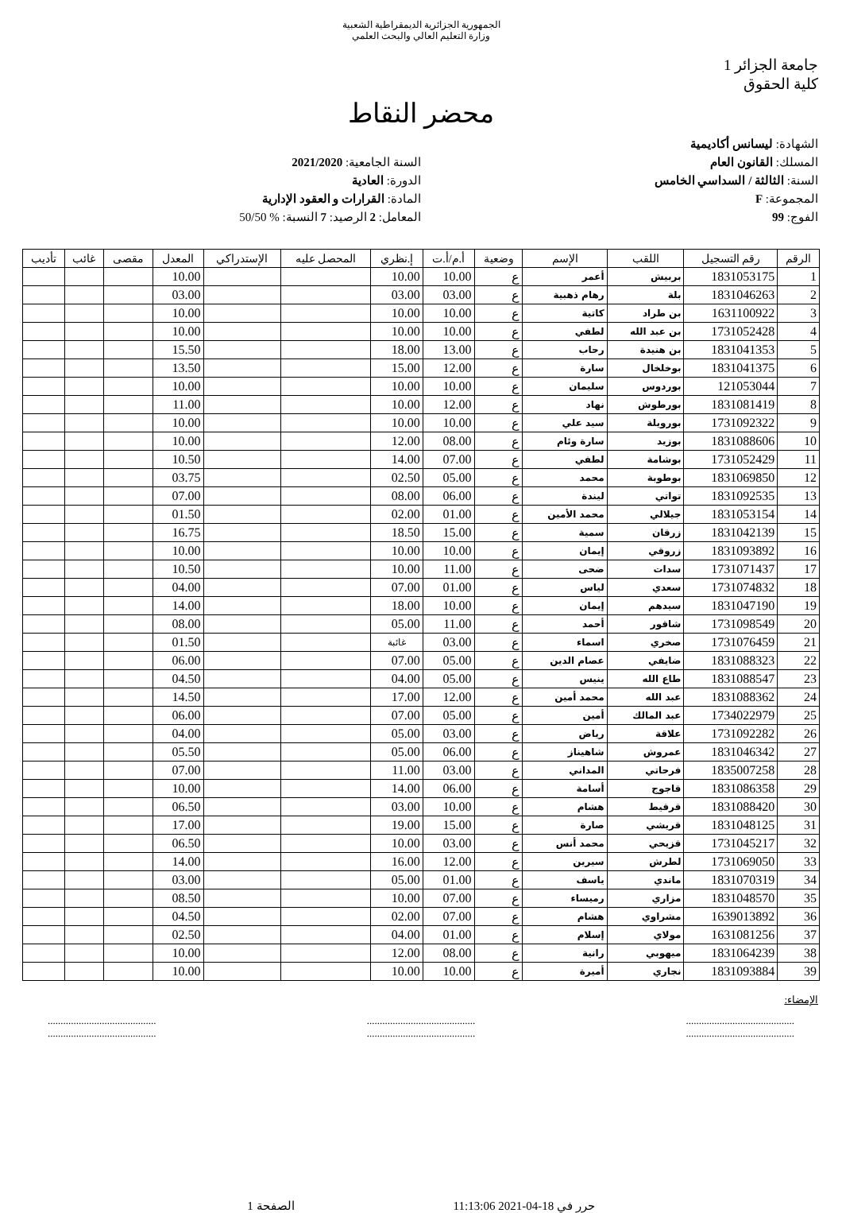الجمهورية الجزائرية الديمقراطية الشعبية
وزارة التعليم العالي والبحث العلمي
جامعة الجزائر 1
كلية الحقوق
محضر النقاط
الشهادة: ليسانس أكاديمية
المسلك: القانون العام
السنة: الثالثة / السداسي الخامس
المجموعة: F
الفوج: 99
السنة الجامعية: 2021/2020
الدورة: العادية
المادة: القرارات و العقود الإدارية
المعامل: 2 الرصيد: 7 النسبة: % 50/50
| الرقم | رقم التسجيل | اللقب | الإسم | وضعية | أ.م/أ.ت | إ.نظري | المحصل عليه | الإستدراكي | المعدل | مقصى | غائب | تأديب |
| --- | --- | --- | --- | --- | --- | --- | --- | --- | --- | --- | --- | --- |
| 1 | 1831053175 | بربيش | أعمر | ع | 10.00 | 10.00 | | | 10.00 | | | |
| 2 | 1831046263 | بلة | رهام ذهبية | ع | 03.00 | 03.00 | | | 03.00 | | | |
| 3 | 1631100922 | بن طراد | كاتية | ع | 10.00 | 10.00 | | | 10.00 | | | |
| 4 | 1731052428 | بن عبد الله | لطفي | ع | 10.00 | 10.00 | | | 10.00 | | | |
| 5 | 1831041353 | بن هنيدة | رحاب | ع | 13.00 | 18.00 | | | 15.50 | | | |
| 6 | 1831041375 | بوخلخال | سارة | ع | 12.00 | 15.00 | | | 13.50 | | | |
| 7 | 121053044 | بوردوس | سليمان | ع | 10.00 | 10.00 | | | 10.00 | | | |
| 8 | 1831081419 | بورطوش | نهاد | ع | 12.00 | 10.00 | | | 11.00 | | | |
| 9 | 1731092322 | بورويلة | سيد علي | ع | 10.00 | 10.00 | | | 10.00 | | | |
| 10 | 1831088606 | بوزيد | سارة وئام | ع | 08.00 | 12.00 | | | 10.00 | | | |
| 11 | 1731052429 | بوشامة | لطفي | ع | 07.00 | 14.00 | | | 10.50 | | | |
| 12 | 1831069850 | بوطوبة | محمد | ع | 05.00 | 02.50 | | | 03.75 | | | |
| 13 | 1831092535 | تواتي | ليندة | ع | 06.00 | 08.00 | | | 07.00 | | | |
| 14 | 1831053154 | جيلالي | محمد الأمين | ع | 01.00 | 02.00 | | | 01.50 | | | |
| 15 | 1831042139 | زرقان | سمية | ع | 15.00 | 18.50 | | | 16.75 | | | |
| 16 | 1831093892 | زروقي | إيمان | ع | 10.00 | 10.00 | | | 10.00 | | | |
| 17 | 1731071437 | سدات | ضحى | ع | 11.00 | 10.00 | | | 10.50 | | | |
| 18 | 1731074832 | سعدي | لياس | ع | 01.00 | 07.00 | | | 04.00 | | | |
| 19 | 1831047190 | سيدهم | إيمان | ع | 10.00 | 18.00 | | | 14.00 | | | |
| 20 | 1731098549 | شاقور | أحمد | ع | 11.00 | 05.00 | | | 08.00 | | | |
| 21 | 1731076459 | صخري | اسماء | ع | 03.00 | غائبة | | | 01.50 | | | |
| 22 | 1831088323 | ضايفي | عصام الدين | ع | 05.00 | 07.00 | | | 06.00 | | | |
| 23 | 1831088547 | طاع الله | ينيس | ع | 05.00 | 04.00 | | | 04.50 | | | |
| 24 | 1831088362 | عبد الله | محمد أمين | ع | 12.00 | 17.00 | | | 14.50 | | | |
| 25 | 1734022979 | عبد المالك | أمين | ع | 05.00 | 07.00 | | | 06.00 | | | |
| 26 | 1731092282 | علاقة | رياض | ع | 03.00 | 05.00 | | | 04.00 | | | |
| 27 | 1831046342 | عمروش | شاهيناز | ع | 06.00 | 05.00 | | | 05.50 | | | |
| 28 | 1835007258 | فرحاتي | المداني | ع | 03.00 | 11.00 | | | 07.00 | | | |
| 29 | 1831086358 | قاجوج | أسامة | ع | 06.00 | 14.00 | | | 10.00 | | | |
| 30 | 1831088420 | قرقيط | هشام | ع | 10.00 | 03.00 | | | 06.50 | | | |
| 31 | 1831048125 | قريشي | صارة | ع | 15.00 | 19.00 | | | 17.00 | | | |
| 32 | 1731045217 | قزيحي | محمد أنس | ع | 03.00 | 10.00 | | | 06.50 | | | |
| 33 | 1731069050 | لطرش | سيرين | ع | 12.00 | 16.00 | | | 14.00 | | | |
| 34 | 1831070319 | ماندي | ياسف | ع | 01.00 | 05.00 | | | 03.00 | | | |
| 35 | 1831048570 | مزاري | رميساء | ع | 07.00 | 10.00 | | | 08.50 | | | |
| 36 | 1639013892 | مشراوي | هشام | ع | 07.00 | 02.00 | | | 04.50 | | | |
| 37 | 1631081256 | مولاي | إسلام | ع | 01.00 | 04.00 | | | 02.50 | | | |
| 38 | 1831064239 | ميهوبي | رانية | ع | 08.00 | 12.00 | | | 10.00 | | | |
| 39 | 1831093884 | نجاري | أميرة | ع | 10.00 | 10.00 | | | 10.00 | | | |
الإمضاء:
..........................................
....................................................................................
....................................................................................
..........................................
حرر في 18-04-2021 11:13:06 الصفحة 1